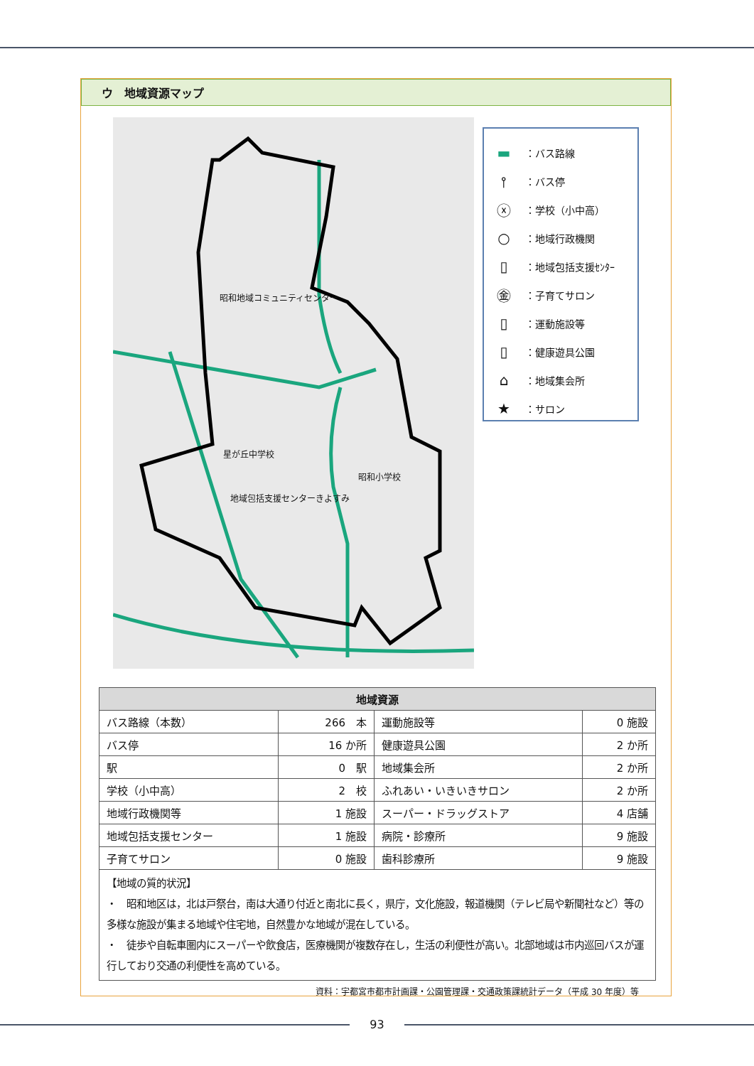ウ　地域資源マップ
昭和地域コミュニティセンター
星が丘中学校
昭和小学校
地域包括支援センターきよすみ
▬ ：バス路線
⫯ ：バス停
ⓧ ：学校（小中高）
○ ：地域行政機関
▯ ：地域包括支援ｾﾝﾀｰ
㊎ ：子育てサロン
▯ ：運動施設等
▯ ：健康遊具公園
⌂ ：地域集会所
★ ：サロン
| 地域資源 | | | |
| --- | --- | --- | --- |
| バス路線（本数） | 266 本 | 運動施設等 | 0 施設 |
| バス停 | 16 か所 | 健康遊具公園 | 2 か所 |
| 駅 | 0 駅 | 地域集会所 | 2 か所 |
| 学校（小中高） | 2 校 | ふれあい・いきいきサロン | 2 か所 |
| 地域行政機関等 | 1 施設 | スーパー・ドラッグストア | 4 店舗 |
| 地域包括支援センター | 1 施設 | 病院・診療所 | 9 施設 |
| 子育てサロン | 0 施設 | 歯科診療所 | 9 施設 |
| 【地域の質的状況】 ・ 昭和地区は，北は戸祭台，南は大通り付近と南北に長く，県庁，文化施設，報道機関（テレビ局や新聞社など）等の多様な施設が集まる地域や住宅地，自然豊かな地域が混在している。 ・ 徒歩や自転車圏内にスーパーや飲食店，医療機関が複数存在し，生活の利便性が高い。北部地域は市内巡回バスが運行しており交通の利便性を高めている。 | | | |
資料：宇都宮市都市計画課・公園管理課・交通政策課統計データ（平成 30 年度）等
93